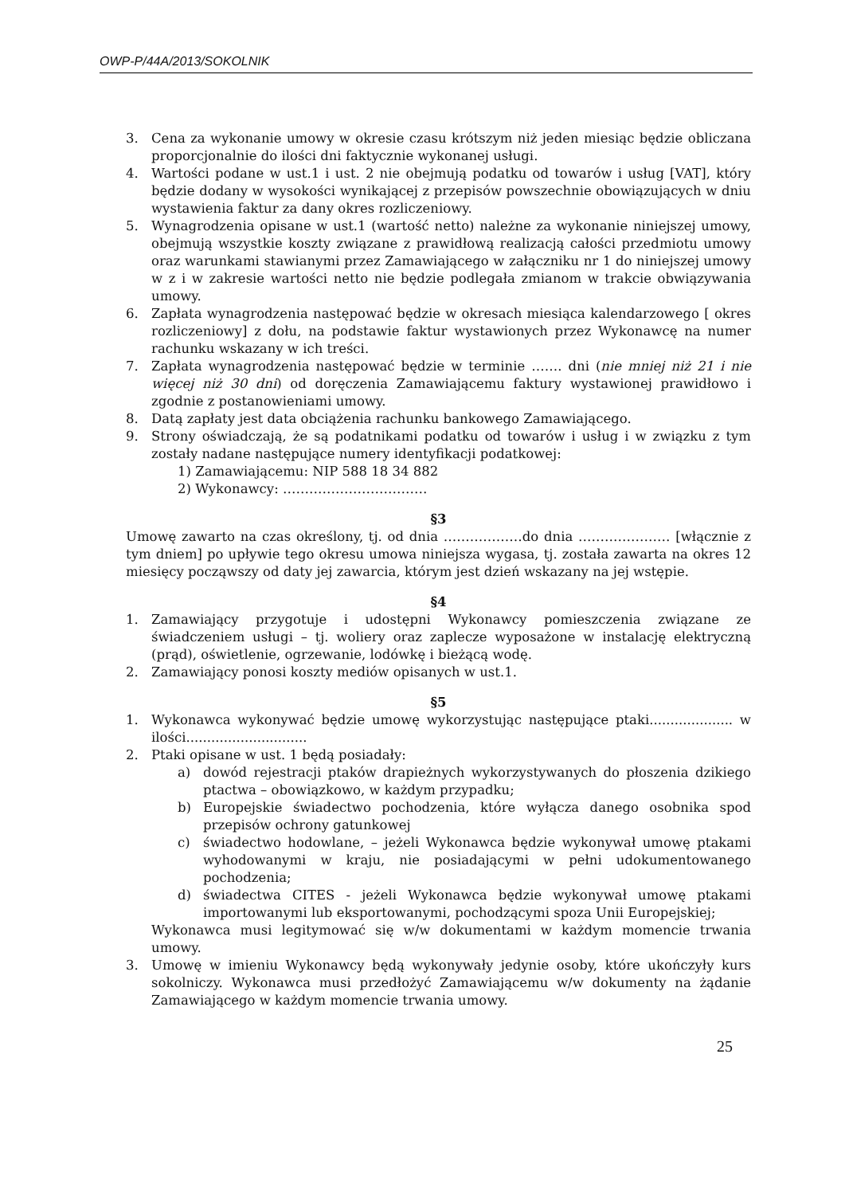OWP-P/44A/2013/SOKOLNIK
3. Cena za wykonanie umowy w okresie czasu krótszym niż jeden miesiąc będzie obliczana proporcjonalnie do ilości dni faktycznie wykonanej usługi.
4. Wartości podane w ust.1 i ust. 2 nie obejmują podatku od towarów i usług [VAT], który będzie dodany w wysokości wynikającej z przepisów powszechnie obowiązujących w dniu wystawienia faktur za dany okres rozliczeniowy.
5. Wynagrodzenia opisane w ust.1 (wartość netto) należne za wykonanie niniejszej umowy, obejmują wszystkie koszty związane z prawidłową realizacją całości przedmiotu umowy oraz warunkami stawianymi przez Zamawiającego w załączniku nr 1 do niniejszej umowy w z i w zakresie wartości netto nie będzie podlegała zmianom w trakcie obwiązywania umowy.
6. Zapłata wynagrodzenia następować będzie w okresach miesiąca kalendarzowego [ okres rozliczeniowy] z dołu, na podstawie faktur wystawionych przez Wykonawcę na numer rachunku wskazany w ich treści.
7. Zapłata wynagrodzenia następować będzie w terminie ……. dni (nie mniej niż 21 i nie więcej niż 30 dni) od doręczenia Zamawiającemu faktury wystawionej prawidłowo i zgodnie z postanowieniami umowy.
8. Datą zapłaty jest data obciążenia rachunku bankowego Zamawiającego.
9. Strony oświadczają, że są podatnikami podatku od towarów i usług i w związku z tym zostały nadane następujące numery identyfikacji podatkowej:
1) Zamawiającemu: NIP 588 18 34 882
2) Wykonawcy: ……………………………
§3
Umowę zawarto na czas określony, tj. od dnia ………………do dnia ………………… [włącznie z tym dniem] po upływie tego okresu umowa niniejsza wygasa, tj. została zawarta na okres 12 miesięcy począwszy od daty jej zawarcia, którym jest dzień wskazany na jej wstępie.
§4
1. Zamawiający przygotuje i udostępni Wykonawcy pomieszczenia związane ze świadczeniem usługi – tj. woliery oraz zaplecze wyposażone w instalację elektryczną (prąd), oświetlenie, ogrzewanie, lodówkę i bieżącą wodę.
2. Zamawiający ponosi koszty mediów opisanych w ust.1.
§5
1. Wykonawca wykonywać będzie umowę wykorzystując następujące ptaki.................... w ilości.............................
2. Ptaki opisane w ust. 1 będą posiadały:
a) dowód rejestracji ptaków drapieżnych wykorzystywanych do płoszenia dzikiego ptactwa – obowiązkowo, w każdym przypadku;
b) Europejskie świadectwo pochodzenia, które wyłącza danego osobnika spod przepisów ochrony gatunkowej
c) świadectwo hodowlane, – jeżeli Wykonawca będzie wykonywał umowę ptakami wyhodowanymi w kraju, nie posiadającymi w pełni udokumentowanego pochodzenia;
d) świadectwa CITES - jeżeli Wykonawca będzie wykonywał umowę ptakami importowanymi lub eksportowanymi, pochodzącymi spoza Unii Europejskiej;
Wykonawca musi legitymować się w/w dokumentami w każdym momencie trwania umowy.
3. Umowę w imieniu Wykonawcy będą wykonywały jedynie osoby, które ukończyły kurs sokolniczy. Wykonawca musi przedłożyć Zamawiającemu w/w dokumenty na żądanie Zamawiającego w każdym momencie trwania umowy.
25